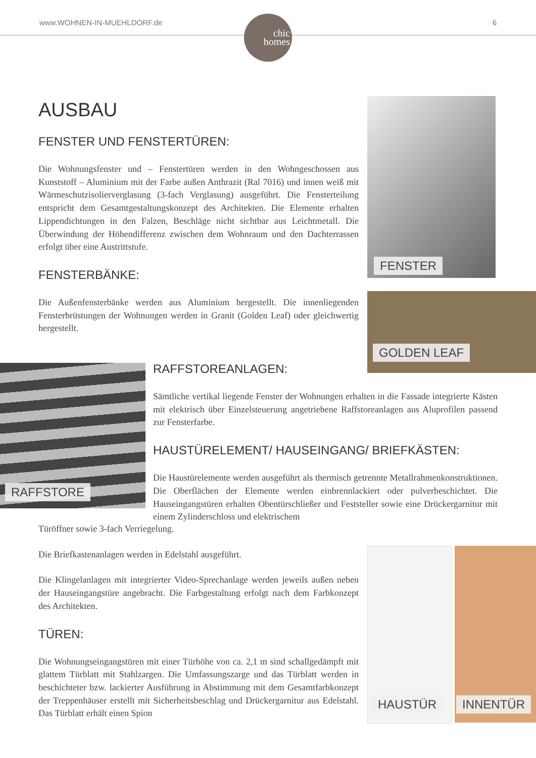www.WOHNEN-IN-MUEHLDORF.de 6
chic
homes
AUSBAU
FENSTER UND FENSTERTÜREN:
Die Wohnungsfenster und – Fenstertüren werden in den Wohngeschossen aus Kunststoff – Aluminium mit der Farbe außen Anthrazit (Ral 7016) und innen weiß mit Wärmeschutzisolierverglasung (3-fach Verglasung) ausgeführt. Die Fensterteilung entspricht dem Gesamtgestaltungskonzept des Architekten. Die Elemente erhalten Lippendichtungen in den Falzen, Beschläge nicht sichtbar aus Leichtmetall. Die Überwindung der Höhendifferenz zwischen dem Wohnraum und den Dachterrassen erfolgt über eine Austrittstufe.
FENSTERBÄNKE:
Die Außenfensterbänke werden aus Aluminium hergestellt. Die innenliegenden Fensterbrüstungen der Wohnungen werden in Granit (Golden Leaf) oder gleichwertig hergestellt.
FENSTER
GOLDEN LEAF
RAFFSTORE
RAFFSTOREANLAGEN:
Sämtliche vertikal liegende Fenster der Wohnungen erhalten in die Fassade integrierte Kästen mit elektrisch über Einzelsteuerung angetriebene Raffstoreanlagen aus Aluprofilen passend zur Fensterfarbe.
HAUSTÜRELEMENT/ HAUSEINGANG/ BRIEFKÄSTEN:
Die Haustürelemente werden ausgeführt als thermisch getrennte Metallrahmenkonstruktionen. Die Oberflächen der Elemente werden einbrennlackiert oder pulverbeschichtet. Die Hauseingangstüren erhalten Obentürschließer und Feststeller sowie eine Drückergarnitur mit einem Zylinderschloss und elektrischem
Türöffner sowie 3-fach Verriegelung.
Die Briefkastenanlagen werden in Edelstahl ausgeführt.
Die Klingelanlagen mit integrierter Video-Sprechanlage werden jeweils außen neben der Hauseingangstüre angebracht. Die Farbgestaltung erfolgt nach dem Farbkonzept des Architekten.
TÜREN:
Die Wohnungseingangstüren mit einer Türhöhe von ca. 2,1 m sind schallgedämpft mit glattem Türblatt mit Stahlzargen. Die Umfassungszarge und das Türblatt werden in beschichteter bzw. lackierter Ausführung in Abstimmung mit dem Gesamtfarbkonzept der Treppenhäuser erstellt mit Sicherheitsbeschlag und Drückergarnitur aus Edelstahl. Das Türblatt erhält einen Spion
HAUSTÜR INNENTÜR